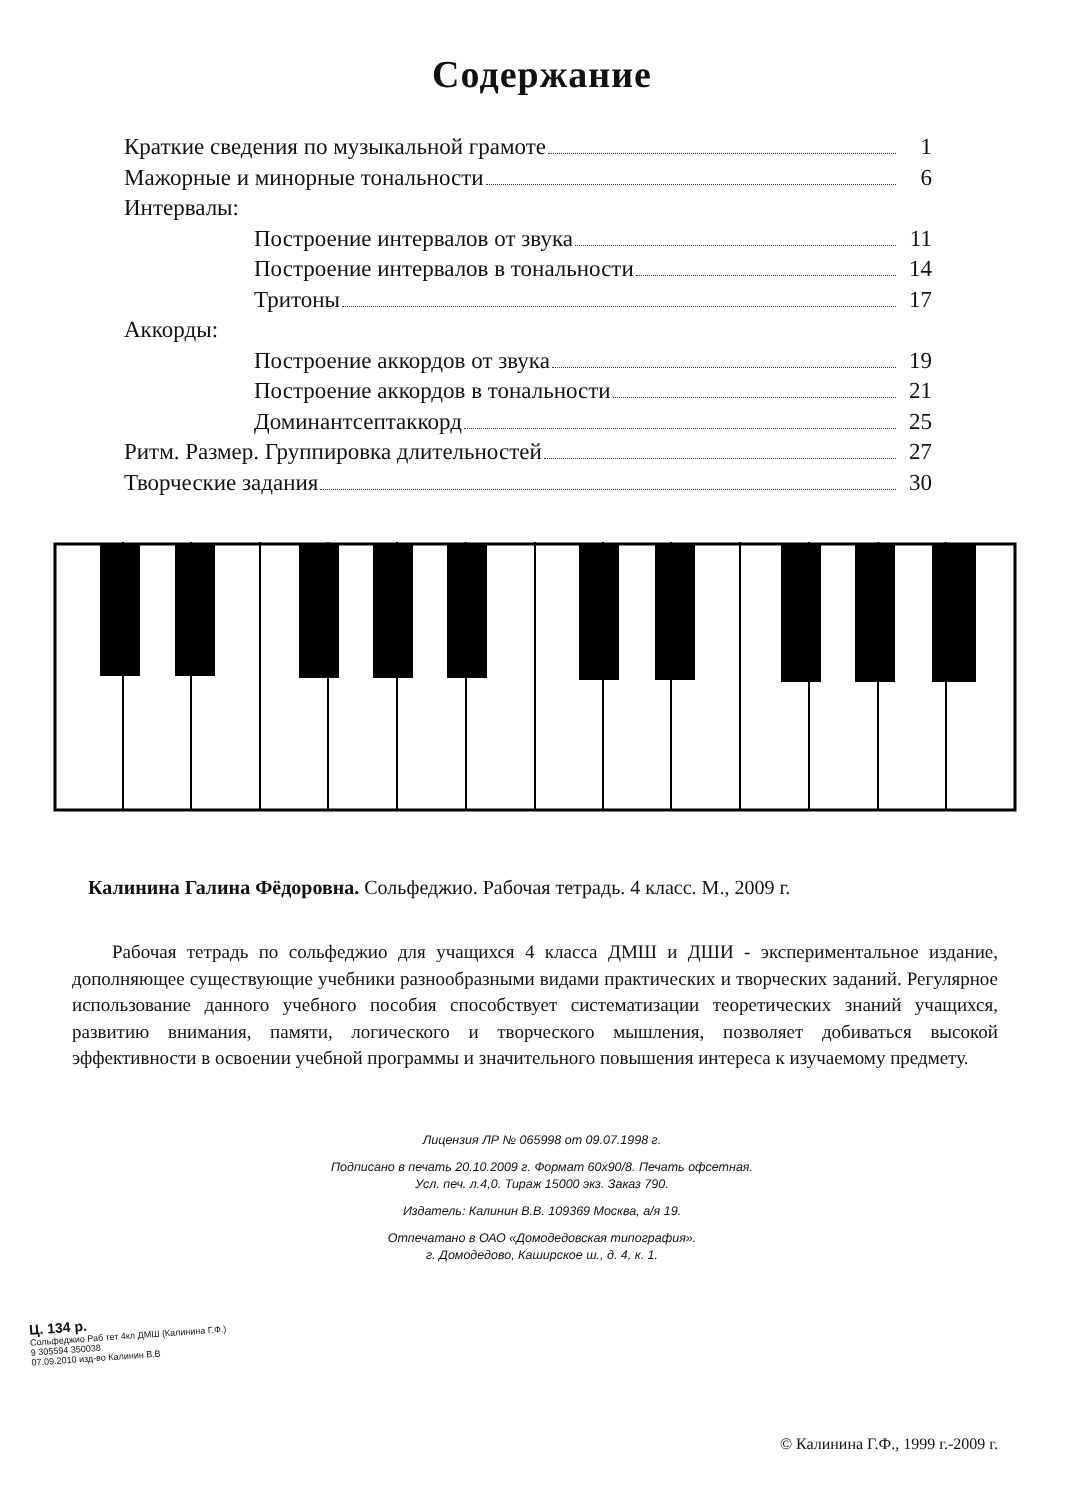Содержание
Краткие сведения по музыкальной грамоте 1
Мажорные и минорные тональности 6
Интервалы:
Построение интервалов от звука 11
Построение интервалов в тональности 14
Тритоны 17
Аккорды:
Построение аккордов от звука 19
Построение аккордов в тональности 21
Доминантсептаккорд 25
Ритм. Размер. Группировка длительностей 27
Творческие задания 30
Калинина Галина Фёдоровна. Сольфеджио. Рабочая тетрадь. 4 класс. М., 2009 г.
Рабочая тетрадь по сольфеджио для учащихся 4 класса ДМШ и ДШИ - экспериментальное издание, дополняющее существующие учебники разнообразными видами практических и творческих заданий. Регулярное использование данного учебного пособия способствует систематизации теоретических знаний учащихся, развитию внимания, памяти, логического и творческого мышления, позволяет добиваться высокой эффективности в освоении учебной программы и значительного повышения интереса к изучаемому предмету.
Лицензия ЛР № 065998 от 09.07.1998 г.
Подписано в печать 20.10.2009 г. Формат 60x90/8. Печать офсетная.
Усл. печ. л.4,0. Тираж 15000 экз. Заказ 790.
Издатель: Калинин В.В. 109369 Москва, а/я 19.
Отпечатано в ОАО «Домодедовская типография».
г. Домодедово, Каширское ш., д. 4, к. 1.
Ц. 134 р.
Сольфеджио Раб тет 4кл ДМШ (Калинина Г.Ф.)
9 305594 350038
07.09.2010 изд-во Калинин В.В
© Калинина Г.Ф., 1999 г.-2009 г.